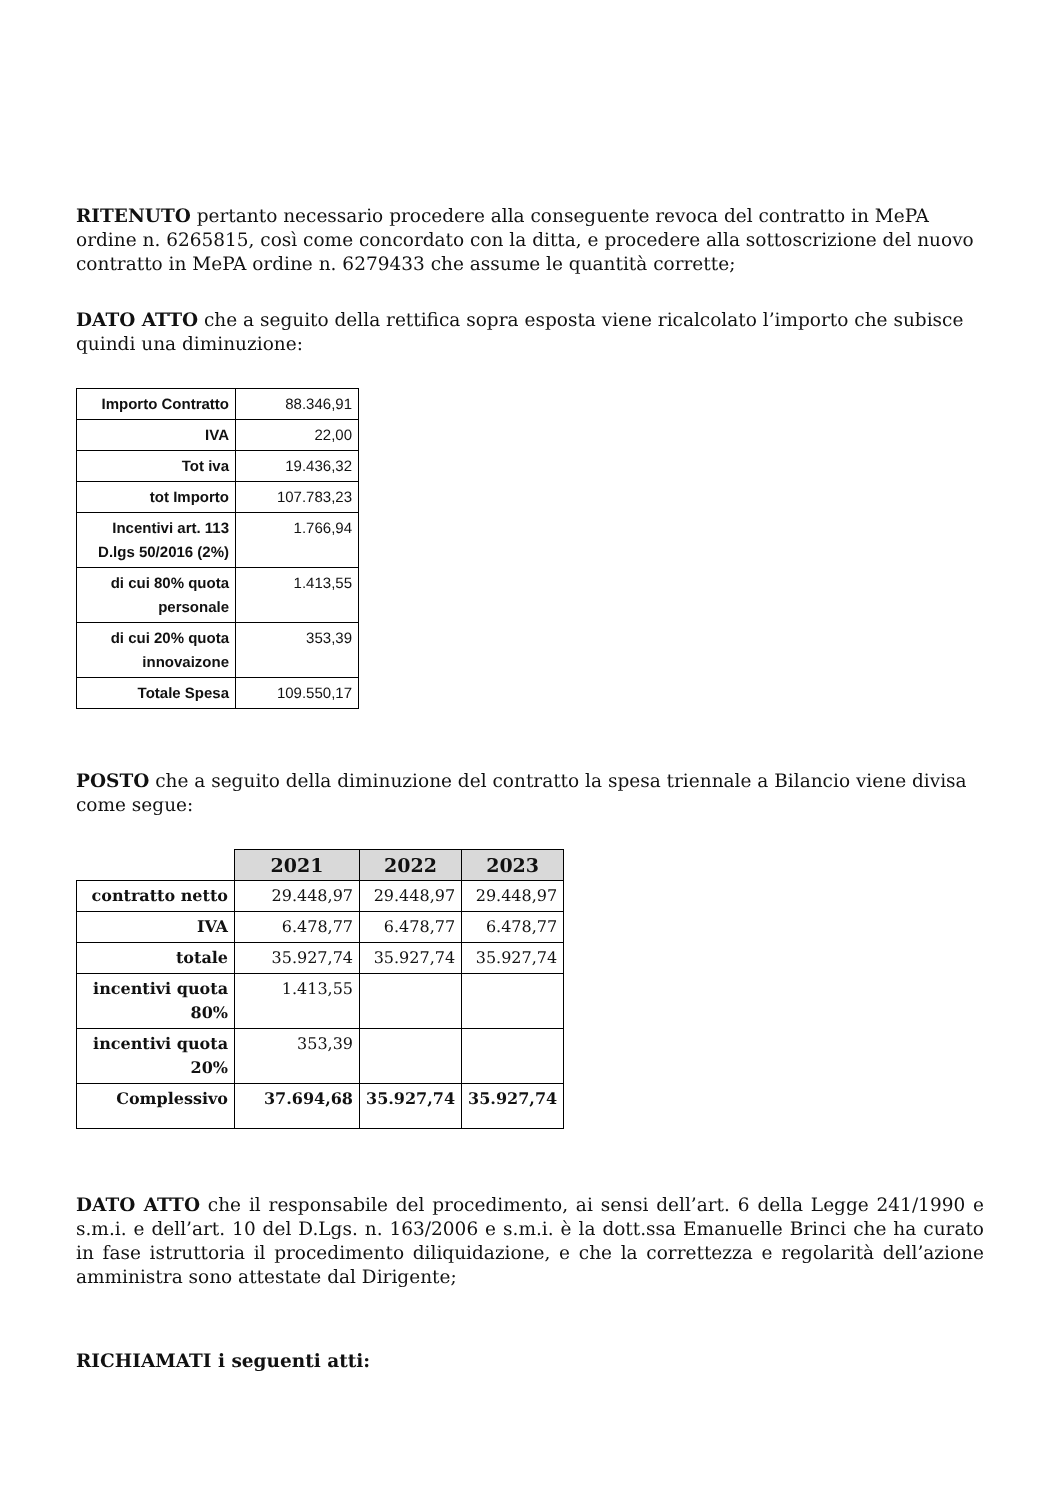RITENUTO pertanto necessario procedere alla conseguente revoca del contratto in MePA ordine n. 6265815, così come concordato con la ditta, e procedere alla sottoscrizione del nuovo contratto in MePA ordine n. 6279433 che assume le quantità corrette;
DATO ATTO che a seguito della rettifica sopra esposta viene ricalcolato l’importo che subisce quindi una diminuzione:
| Importo Contratto | 88.346,91 |
| IVA | 22,00 |
| Tot iva | 19.436,32 |
| tot Importo | 107.783,23 |
| Incentivi art. 113 D.lgs 50/2016 (2%) | 1.766,94 |
| di cui 80% quota personale | 1.413,55 |
| di cui 20% quota innovaizone | 353,39 |
| Totale Spesa | 109.550,17 |
POSTO che a seguito della diminuzione del contratto la spesa triennale a Bilancio viene divisa come segue:
| | 2021 | 2022 | 2023 |
| contratto netto | 29.448,97 | 29.448,97 | 29.448,97 |
| IVA | 6.478,77 | 6.478,77 | 6.478,77 |
| totale | 35.927,74 | 35.927,74 | 35.927,74 |
| incentivi quota 80% | 1.413,55 | | |
| incentivi quota 20% | 353,39 | | |
| Complessivo | 37.694,68 | 35.927,74 | 35.927,74 |
DATO ATTO che il responsabile del procedimento, ai sensi dell’art. 6 della Legge 241/1990 e s.m.i. e dell’art. 10 del D.Lgs. n. 163/2006 e s.m.i. è la dott.ssa Emanuelle Brinci che ha curato in fase istruttoria il procedimento diliquidazione, e che la correttezza e regolarità dell’azione amministra sono attestate dal Dirigente;
RICHIAMATI i seguenti atti: